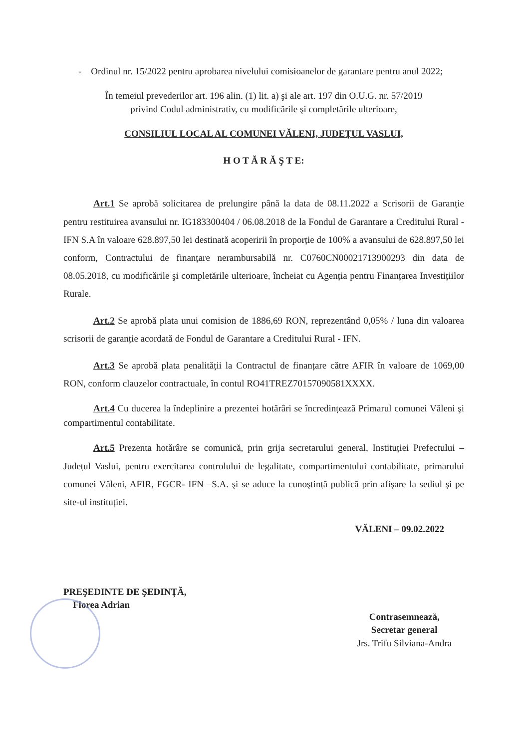- Ordinul nr. 15/2022 pentru aprobarea nivelului comisioanelor de garantare pentru anul 2022;
În temeiul prevederilor art. 196 alin. (1) lit. a) şi ale art. 197 din O.U.G. nr. 57/2019
privind Codul administrativ, cu modificările şi completările ulterioare,
CONSILIUL LOCAL AL COMUNEI VĂLENI, JUDEȚUL VASLUI,
H O T Ă R Ă Ş T E:
Art.1 Se aprobă solicitarea de prelungire până la data de 08.11.2022 a Scrisorii de Garanție pentru restituirea avansului nr. IG183300404 / 06.08.2018 de la Fondul de Garantare a Creditului Rural - IFN S.A în valoare 628.897,50 lei destinată acoperirii în proporție de 100% a avansului de 628.897,50 lei conform, Contractului de finanțare nerambursabilă nr. C0760CN00021713900293 din data de 08.05.2018, cu modificările şi completările ulterioare, încheiat cu Agenția pentru Finanțarea Investițiilor Rurale.
Art.2 Se aprobă plata unui comision de 1886,69 RON, reprezentând 0,05% / luna din valoarea scrisorii de garanție acordată de Fondul de Garantare a Creditului Rural - IFN.
Art.3 Se aprobă plata penalității la Contractul de finanțare către AFIR în valoare de 1069,00 RON, conform clauzelor contractuale, în contul RO41TREZ70157090581XXXX.
Art.4 Cu ducerea la îndeplinire a prezentei hotărâri se încredințează Primarul comunei Văleni şi compartimentul contabilitate.
Art.5 Prezenta hotărâre se comunică, prin grija secretarului general, Instituției Prefectului – Județul Vaslui, pentru exercitarea controlului de legalitate, compartimentului contabilitate, primarului comunei Văleni, AFIR, FGCR- IFN –S.A. şi se aduce la cunoştință publică prin afişare la sediul şi pe site-ul instituției.
VĂLENI – 09.02.2022
PREŞEDINTE DE ŞEDINȚĂ,
Florea Adrian
Contrasemnează,
Secretar general
Jrs. Trifu Silviana-Andra